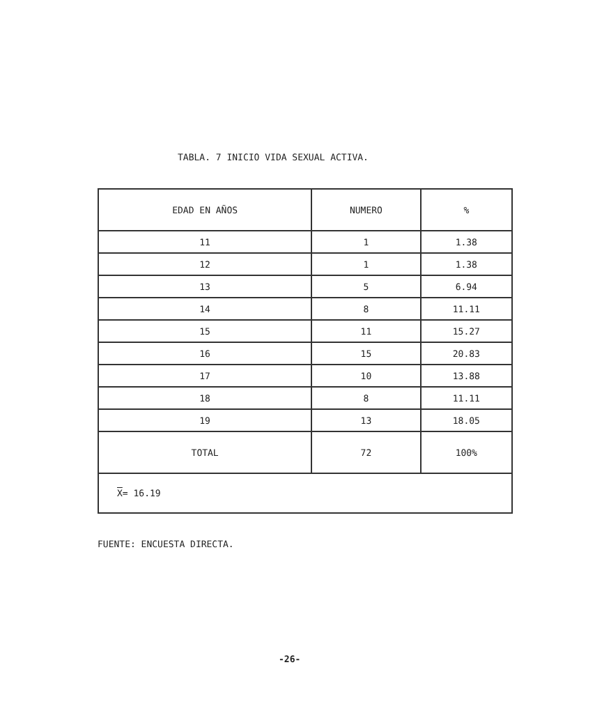TABLA. 7 INICIO VIDA SEXUAL ACTIVA.
| EDAD EN AÑOS | NUMERO | % |
| --- | --- | --- |
| 11 | 1 | 1.38 |
| 12 | 1 | 1.38 |
| 13 | 5 | 6.94 |
| 14 | 8 | 11.11 |
| 15 | 11 | 15.27 |
| 16 | 15 | 20.83 |
| 17 | 10 | 13.88 |
| 18 | 8 | 11.11 |
| 19 | 13 | 18.05 |
| TOTAL | 72 | 100% |
| X = 16.19 | | |
FUENTE: ENCUESTA DIRECTA.
-26-